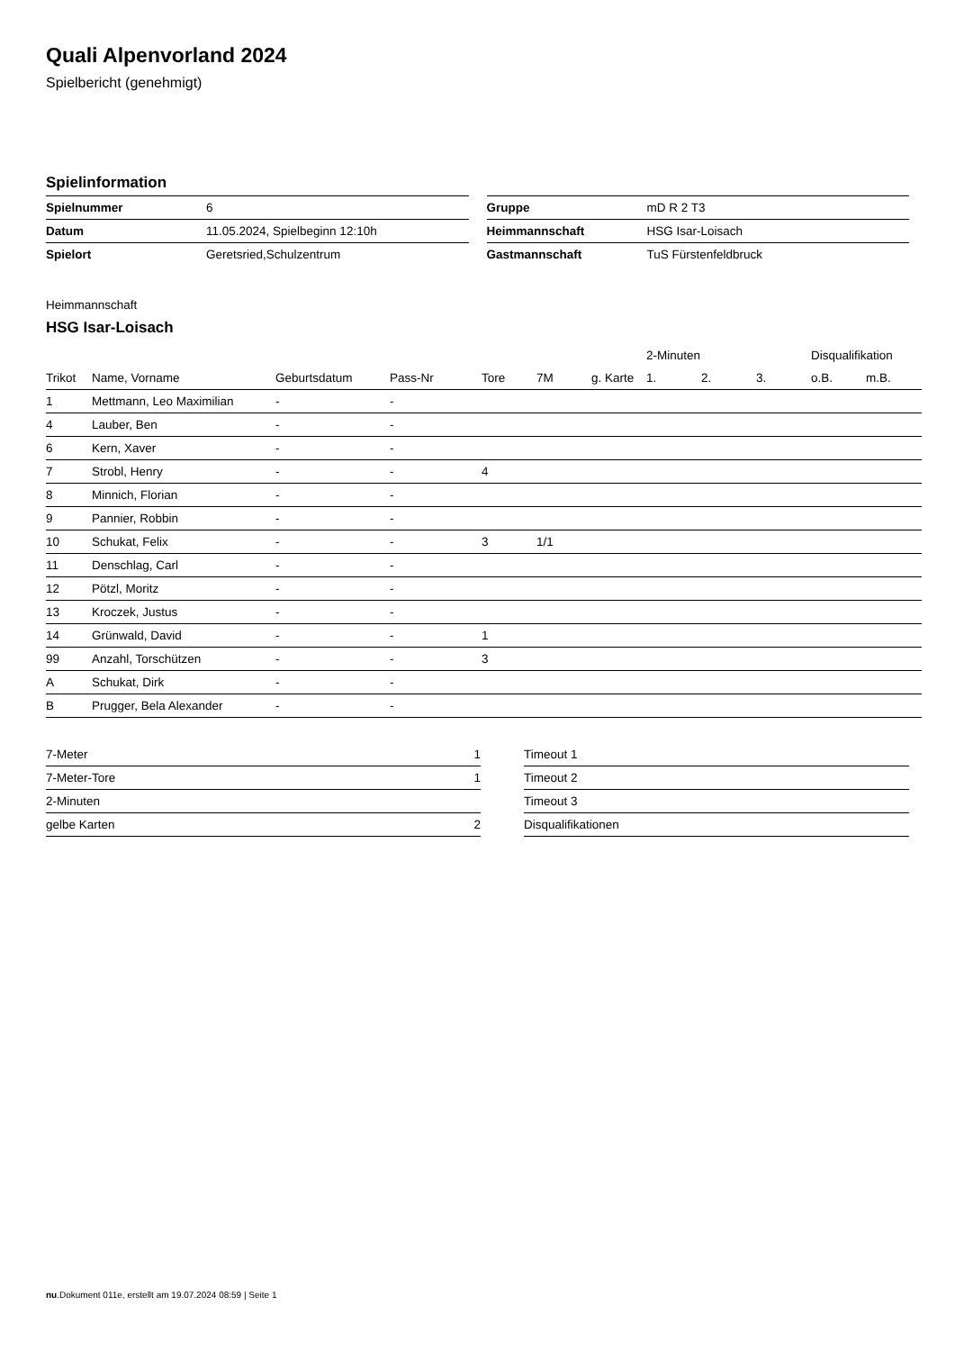Quali Alpenvorland 2024
Spielbericht (genehmigt)
Spielinformation
| Spielnummer | 6 |
| Datum | 11.05.2024, Spielbeginn 12:10h |
| Spielort | Geretsried,Schulzentrum |
| Gruppe | mD R 2 T3 |
| Heimmannschaft | HSG Isar-Loisach |
| Gastmannschaft | TuS Fürstenfeldbruck |
Heimmannschaft
HSG Isar-Loisach
| | | | | | | | 2-Minuten | | | Disqualifikation | |
| --- | --- | --- | --- | --- | --- | --- | --- | --- | --- | --- | --- |
| Trikot | Name, Vorname | Geburtsdatum | Pass-Nr | Tore | 7M | g. Karte | 1. | 2. | 3. | o.B. | m.B. |
| 1 | Mettmann, Leo Maximilian | - | - | | | | | | | | |
| 4 | Lauber, Ben | - | - | | | | | | | | |
| 6 | Kern, Xaver | - | - | | | | | | | | |
| 7 | Strobl, Henry | - | - | 4 | | | | | | | |
| 8 | Minnich, Florian | - | - | | | | | | | | |
| 9 | Pannier, Robbin | - | - | | | | | | | | |
| 10 | Schukat, Felix | - | - | 3 | 1/1 | | | | | | |
| 11 | Denschlag, Carl | - | - | | | | | | | | |
| 12 | Pötzl, Moritz | - | - | | | | | | | | |
| 13 | Kroczek, Justus | - | - | | | | | | | | |
| 14 | Grünwald, David | - | - | 1 | | | | | | | |
| 99 | Anzahl, Torschützen | - | - | 3 | | | | | | | |
| A | Schukat, Dirk | - | - | | | | | | | | |
| B | Prugger, Bela Alexander | - | - | | | | | | | | |
| 7-Meter | 1 |
| 7-Meter-Tore | 1 |
| 2-Minuten | |
| gelbe Karten | 2 |
| Timeout 1 |
| Timeout 2 |
| Timeout 3 |
| Disqualifikationen |
nu.Dokument 011e, erstellt am 19.07.2024 08:59 | Seite 1